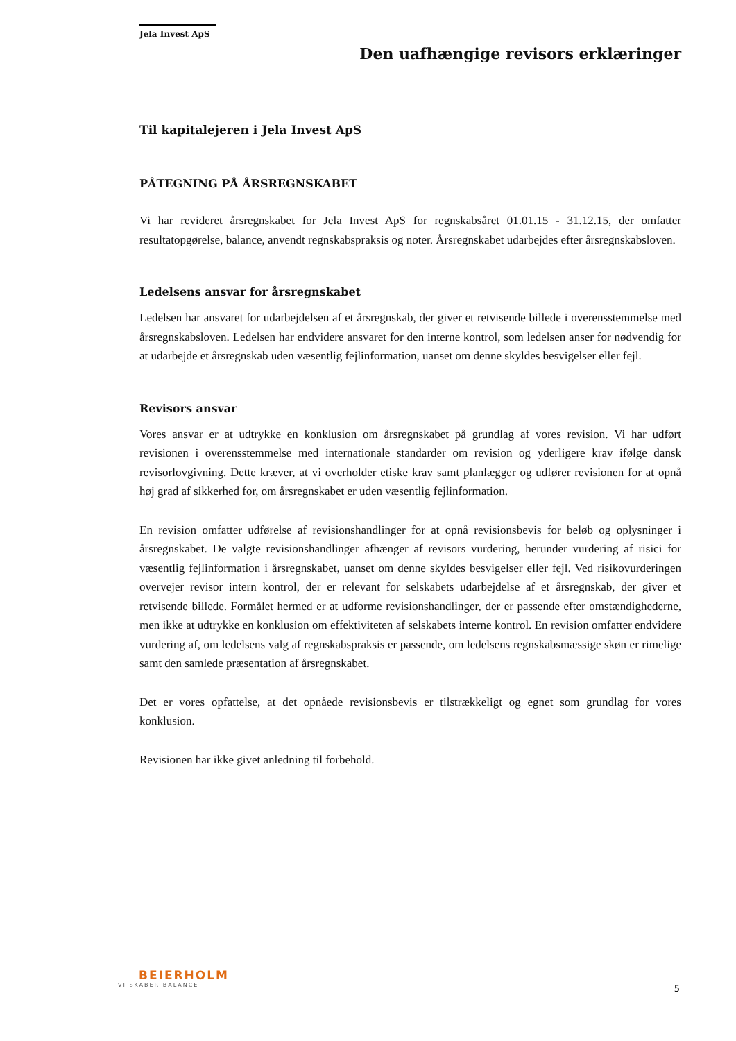Jela Invest ApS
Den uafhængige revisors erklæringer
Til kapitalejeren i Jela Invest ApS
PÅTEGNING PÅ ÅRSREGNSKABET
Vi har revideret årsregnskabet for Jela Invest ApS for regnskabsåret 01.01.15 - 31.12.15, der omfatter resultatopgørelse, balance, anvendt regnskabspraksis og noter. Årsregnskabet udarbejdes efter årsregnskabsloven.
Ledelsens ansvar for årsregnskabet
Ledelsen har ansvaret for udarbejdelsen af et årsregnskab, der giver et retvisende billede i overensstemmelse med årsregnskabsloven. Ledelsen har endvidere ansvaret for den interne kontrol, som ledelsen anser for nødvendig for at udarbejde et årsregnskab uden væsentlig fejlinformation, uanset om denne skyldes besvigelser eller fejl.
Revisors ansvar
Vores ansvar er at udtrykke en konklusion om årsregnskabet på grundlag af vores revision. Vi har udført revisionen i overensstemmelse med internationale standarder om revision og yderligere krav ifølge dansk revisorlovgivning. Dette kræver, at vi overholder etiske krav samt planlægger og udfører revisionen for at opnå høj grad af sikkerhed for, om årsregnskabet er uden væsentlig fejlinformation.
En revision omfatter udførelse af revisionshandlinger for at opnå revisionsbevis for beløb og oplysninger i årsregnskabet. De valgte revisionshandlinger afhænger af revisors vurdering, herunder vurdering af risici for væsentlig fejlinformation i årsregnskabet, uanset om denne skyldes besvigelser eller fejl. Ved risikovurderingen overvejer revisor intern kontrol, der er relevant for selskabets udarbejdelse af et årsregnskab, der giver et retvisende billede. Formålet hermed er at udforme revisionshandlinger, der er passende efter omstændighederne, men ikke at udtrykke en konklusion om effektiviteten af selskabets interne kontrol. En revision omfatter endvidere vurdering af, om ledelsens valg af regnskabspraksis er passende, om ledelsens regnskabsmæssige skøn er rimelige samt den samlede præsentation af årsregnskabet.
Det er vores opfattelse, at det opnåede revisionsbevis er tilstrækkeligt og egnet som grundlag for vores konklusion.
Revisionen har ikke givet anledning til forbehold.
BEIERHOLM
VI SKABER BALANCE
5